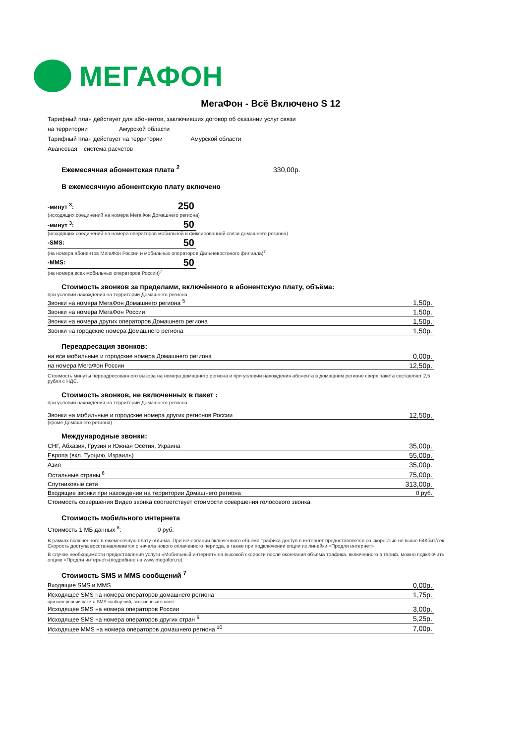МЕГАФОН
МегаФон - Всё Включено S 12
Тарифный план действует для абонентов, заключивших договор об оказании услуг связи
на территории Амурской области
Тарифный план действует на территории Амурской области
Авансовая система расчетов
Ежемесячная абонентская плата <sup>2</sup> 330,00р.
В ежемесячную абонентскую плату включено
| -минут <sup>3</sup>: | 250 |
(исходящих соединений на номера МегаФон Домашнего региона)
| -минут <sup>3</sup>: | 50 |
(исходящих соединений на номера операторов мобильной и фиксированной связи домашнего региона)
| -SMS: | 50 |
(на номера абонентов МегаФон России и мобильных операторов Дальневостоного филиала)<sup>7</sup>
| -MMS: | 50 |
(на номера всех мобильных операторов России)<sup>7</sup>
Стоимость звонков за пределами, включённого в абонентскую плату, объёма:
при условии нахождения на территории Домашнего региона
| Звонки на номера МегаФон Домашнего региона <sup>5</sup> | 1,50р. |
| Звонки на номера МегаФон России | 1,50р. |
| Звонки на номера других операторов Домашнего региона | 1,50р. |
| Звонки на городские номера Домашнего региона | 1,50р. |
Переадресация звонков:
| на все мобильные и городские номера Домашнего региона | 0,00р. |
| на номера МегаФон России | 12,50р. |
Стоимость минуты переадресованного вызова на номера домашнего региона и при условии нахождения абонента в домашнем регионе сверх пакета составляет 2,5 рубля с НДС.
Стоимость звонков, не включенных в пакет :
при условии нахождения на территории Домашнего региона
| Звонки на мобильные и городские номера других регионов России | 12,50р. |
(кроме Домашнего региона)
Международные звонки:
| СНГ, Абхазия, Грузия и Южная Осетия, Украина | 35,00р. |
| Европа (вкл. Турцию, Израиль) | 55,00р. |
| Азия | 35,00р. |
| Остальные страны <sup>6</sup> | 75,00р. |
| Спутниковые сети | 313,00р. |
| Входящие звонки при нахождении на территории Домашнего региона | 0 руб. |
Стоимость совершения Видео звонка соответствует стоимости совершения голосового звонка.
Стоимость мобильного интернета
Стоимость 1 МБ данных <sup>8</sup>: 0 руб.
В рамках включенного в ежемесячную плату объема. При исчерпании включённого объёма трафика доступ в интернет предоставляется со скоростью не выше 64Кбит/сек. Скорость доступа восстанавливается с начала нового оплаченного периода, а также при подключении опции из линейки «Продли интернет»
В случае необходимости предоставления услуги «Мобильный интернет» на высокой скорости после окончания объема трафика, включенного в тариф, можно подключить опцию «Продли интернет»(подробнее на www.megafon.ru)
Стоимость SMS и MMS сообщений <sup>7</sup>
| Входящие SMS и MMS | 0,00р. |
| Исходящее SMS на номера операторов домашнего региона | 1,75р. |
при исчерпании пакета SMS сообщений, включенных в пакет
| Исходящее SMS на номера операторов России | 3,00р. |
| Исходящее SMS на номера операторов других стран <sup>6</sup> | 5,25р. |
| Исходящее MMS на номера операторов домашнего региона <sup>10</sup> | 7,00р. |